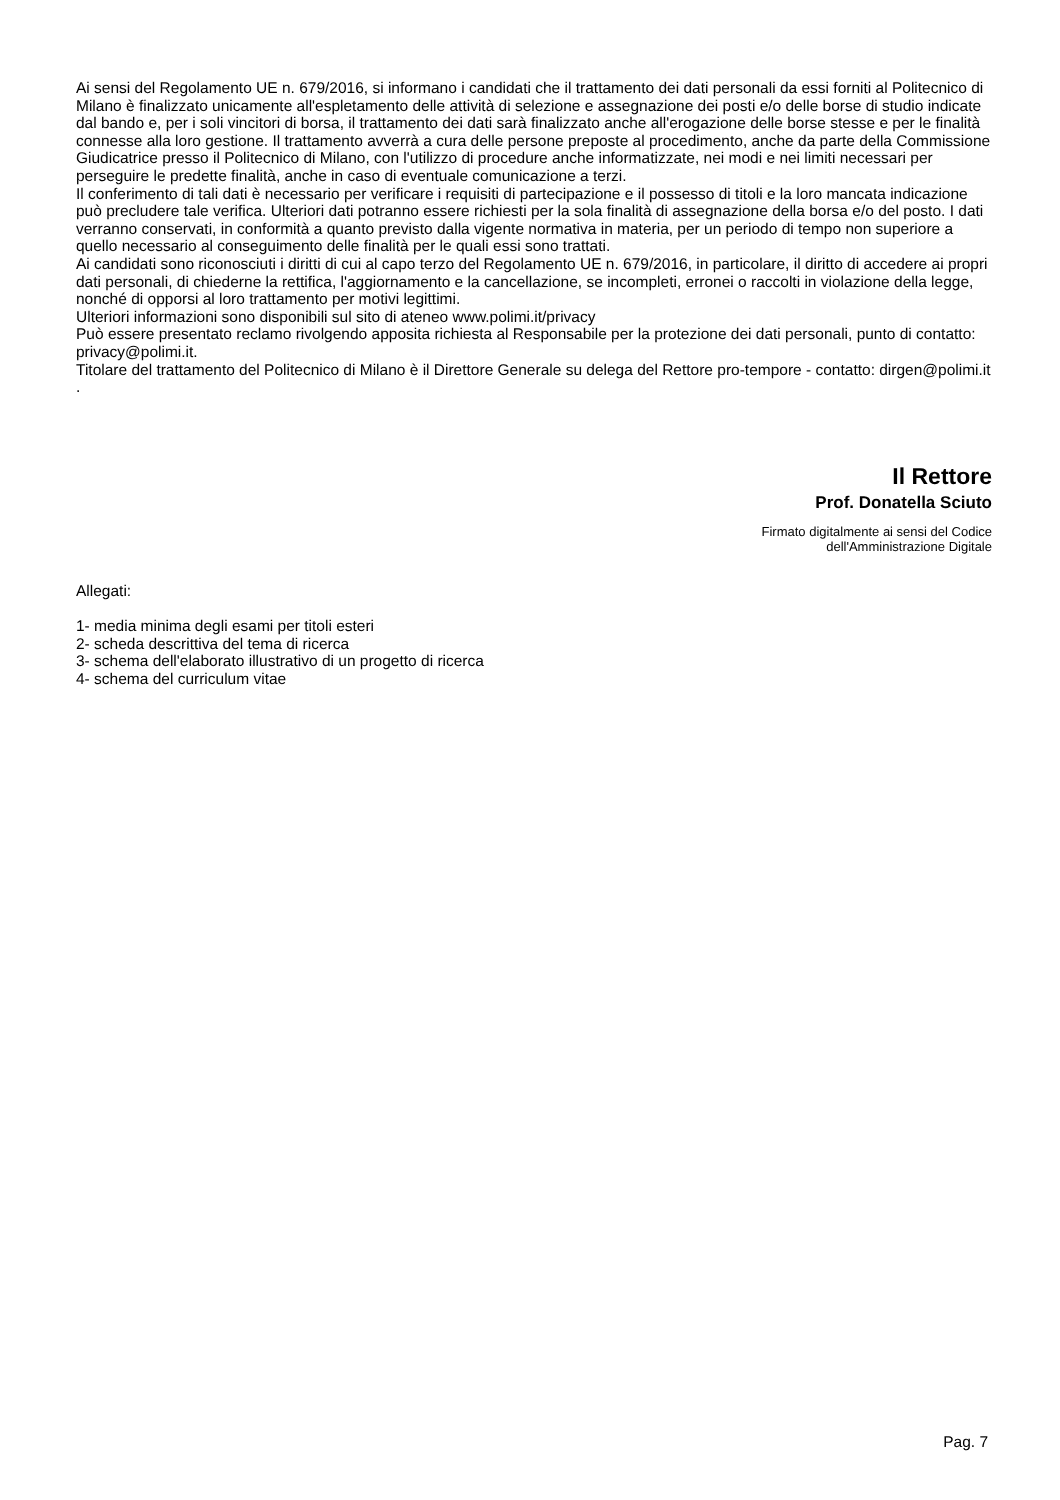Ai sensi del Regolamento UE n. 679/2016, si informano i candidati che il trattamento dei dati personali da essi forniti al Politecnico di Milano è finalizzato unicamente all'espletamento delle attività di selezione e assegnazione dei posti e/o delle borse di studio indicate dal bando e, per i soli vincitori di borsa, il trattamento dei dati sarà finalizzato anche all'erogazione delle borse stesse e per le finalità connesse alla loro gestione. Il trattamento avverrà a cura delle persone preposte al procedimento, anche da parte della Commissione Giudicatrice presso il Politecnico di Milano, con l'utilizzo di procedure anche informatizzate, nei modi e nei limiti necessari per perseguire le predette finalità, anche in caso di eventuale comunicazione a terzi.
Il conferimento di tali dati è necessario per verificare i requisiti di partecipazione e il possesso di titoli e la loro mancata indicazione può precludere tale verifica. Ulteriori dati potranno essere richiesti per la sola finalità di assegnazione della borsa e/o del posto. I dati verranno conservati, in conformità a quanto previsto dalla vigente normativa in materia, per un periodo di tempo non superiore a quello necessario al conseguimento delle finalità per le quali essi sono trattati.
Ai candidati sono riconosciuti i diritti di cui al capo terzo del Regolamento UE n. 679/2016, in particolare, il diritto di accedere ai propri dati personali, di chiederne la rettifica, l'aggiornamento e la cancellazione, se incompleti, erronei o raccolti in violazione della legge, nonché di opporsi al loro trattamento per motivi legittimi.
Ulteriori informazioni sono disponibili sul sito di ateneo www.polimi.it/privacy
Può essere presentato reclamo rivolgendo apposita richiesta al Responsabile per la protezione dei dati personali, punto di contatto: privacy@polimi.it.
Titolare del trattamento del Politecnico di Milano è il Direttore Generale su delega del Rettore pro-tempore - contatto: dirgen@polimi.it .
Il Rettore
Prof. Donatella Sciuto
Firmato digitalmente ai sensi del Codice
dell'Amministrazione Digitale
Allegati:
1- media minima degli esami per titoli esteri
2- scheda descrittiva del tema di ricerca
3- schema dell'elaborato illustrativo di un progetto di ricerca
4- schema del curriculum vitae
Pag. 7